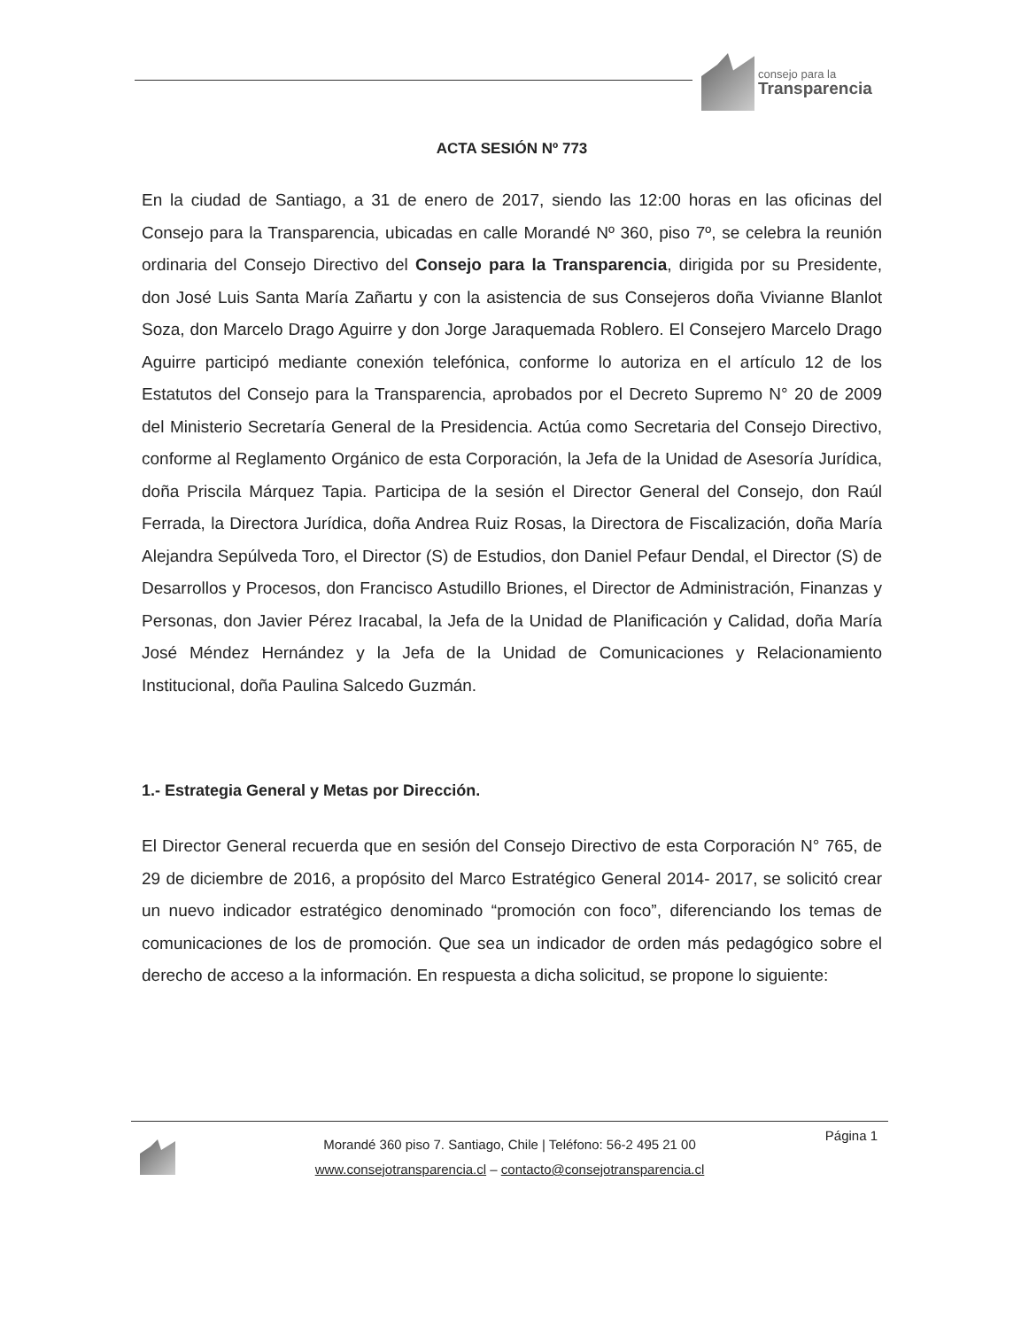consejo para la
Transparencia
ACTA SESIÓN Nº 773
En la ciudad de Santiago, a 31 de enero de 2017, siendo las 12:00 horas en las oficinas del Consejo para la Transparencia, ubicadas en calle Morandé Nº 360, piso 7º, se celebra la reunión ordinaria del Consejo Directivo del Consejo para la Transparencia, dirigida por su Presidente, don José Luis Santa María Zañartu y con la asistencia de sus Consejeros doña Vivianne Blanlot Soza, don Marcelo Drago Aguirre y don Jorge Jaraquemada Roblero. El Consejero Marcelo Drago Aguirre participó mediante conexión telefónica, conforme lo autoriza en el artículo 12 de los Estatutos del Consejo para la Transparencia, aprobados por el Decreto Supremo N° 20 de 2009 del Ministerio Secretaría General de la Presidencia. Actúa como Secretaria del Consejo Directivo, conforme al Reglamento Orgánico de esta Corporación, la Jefa de la Unidad de Asesoría Jurídica, doña Priscila Márquez Tapia. Participa de la sesión el Director General del Consejo, don Raúl Ferrada, la Directora Jurídica, doña Andrea Ruiz Rosas, la Directora de Fiscalización, doña María Alejandra Sepúlveda Toro, el Director (S) de Estudios, don Daniel Pefaur Dendal, el Director (S) de Desarrollos y Procesos, don Francisco Astudillo Briones, el Director de Administración, Finanzas y Personas, don Javier Pérez Iracabal, la Jefa de la Unidad de Planificación y Calidad, doña María José Méndez Hernández y la Jefa de la Unidad de Comunicaciones y Relacionamiento Institucional, doña Paulina Salcedo Guzmán.
1.- Estrategia General y Metas por Dirección.
El Director General recuerda que en sesión del Consejo Directivo de esta Corporación N° 765, de 29 de diciembre de 2016, a propósito del Marco Estratégico General 2014- 2017, se solicitó crear un nuevo indicador estratégico denominado “promoción con foco”, diferenciando los temas de comunicaciones de los de promoción. Que sea un indicador de orden más pedagógico sobre el derecho de acceso a la información. En respuesta a dicha solicitud, se propone lo siguiente:
Página 1
Morandé 360 piso 7. Santiago, Chile | Teléfono: 56-2 495 21 00
www.consejotransparencia.cl – contacto@consejotransparencia.cl